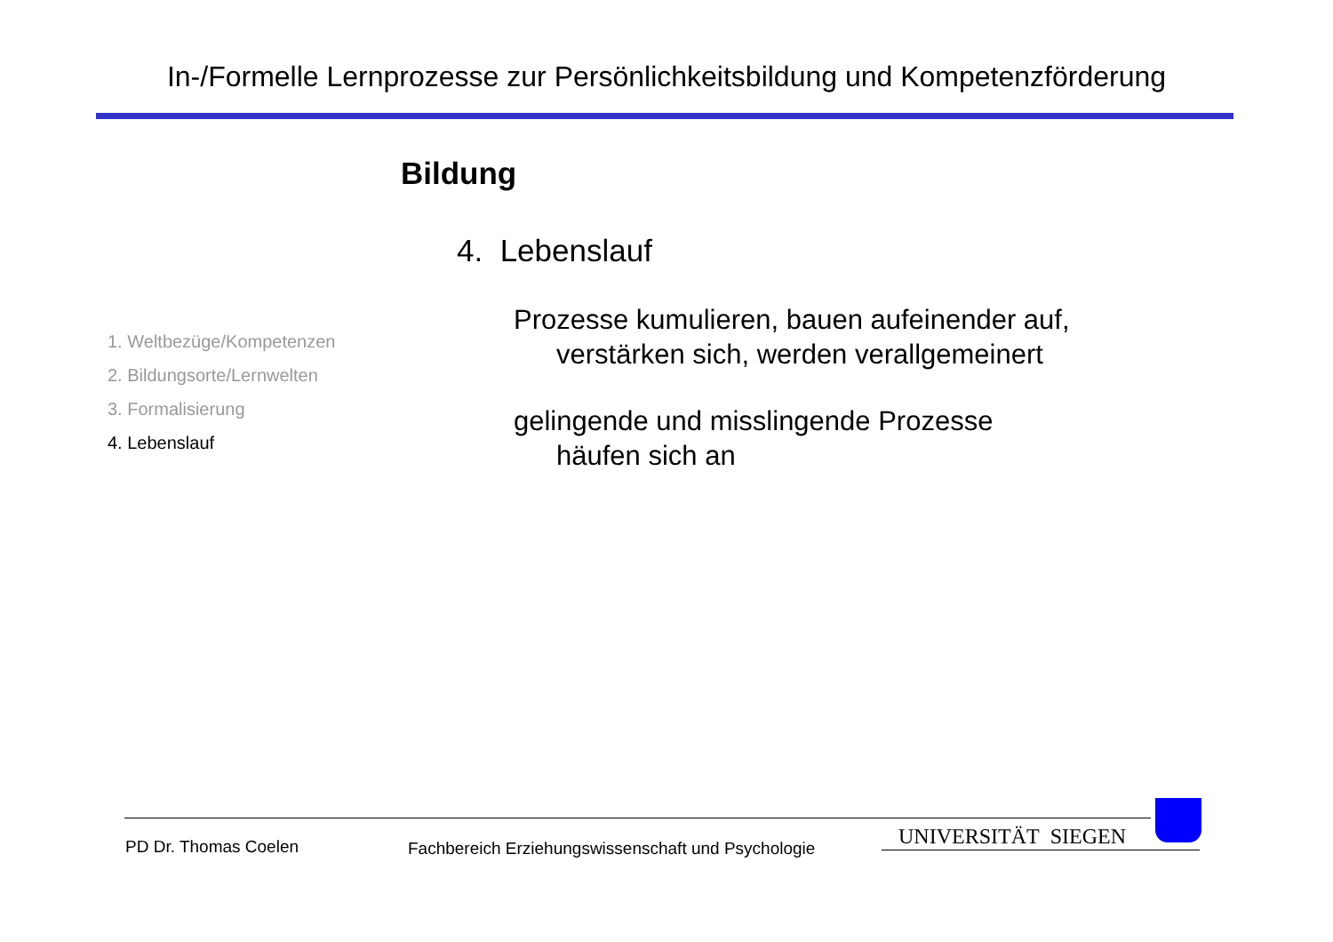In-/Formelle Lernprozesse zur Persönlichkeitsbildung und Kompetenzförderung
Bildung
4. Lebenslauf
Prozesse kumulieren, bauen aufeinender auf,
verstärken sich, werden verallgemeinert
gelingende und misslingende Prozesse
häufen sich an
1. Weltbezüge/Kompetenzen
2. Bildungsorte/Lernwelten
3. Formalisierung
4. Lebenslauf
PD Dr. Thomas Coelen
Fachbereich Erziehungswissenschaft und Psychologie
UNIVERSITÄT SIEGEN